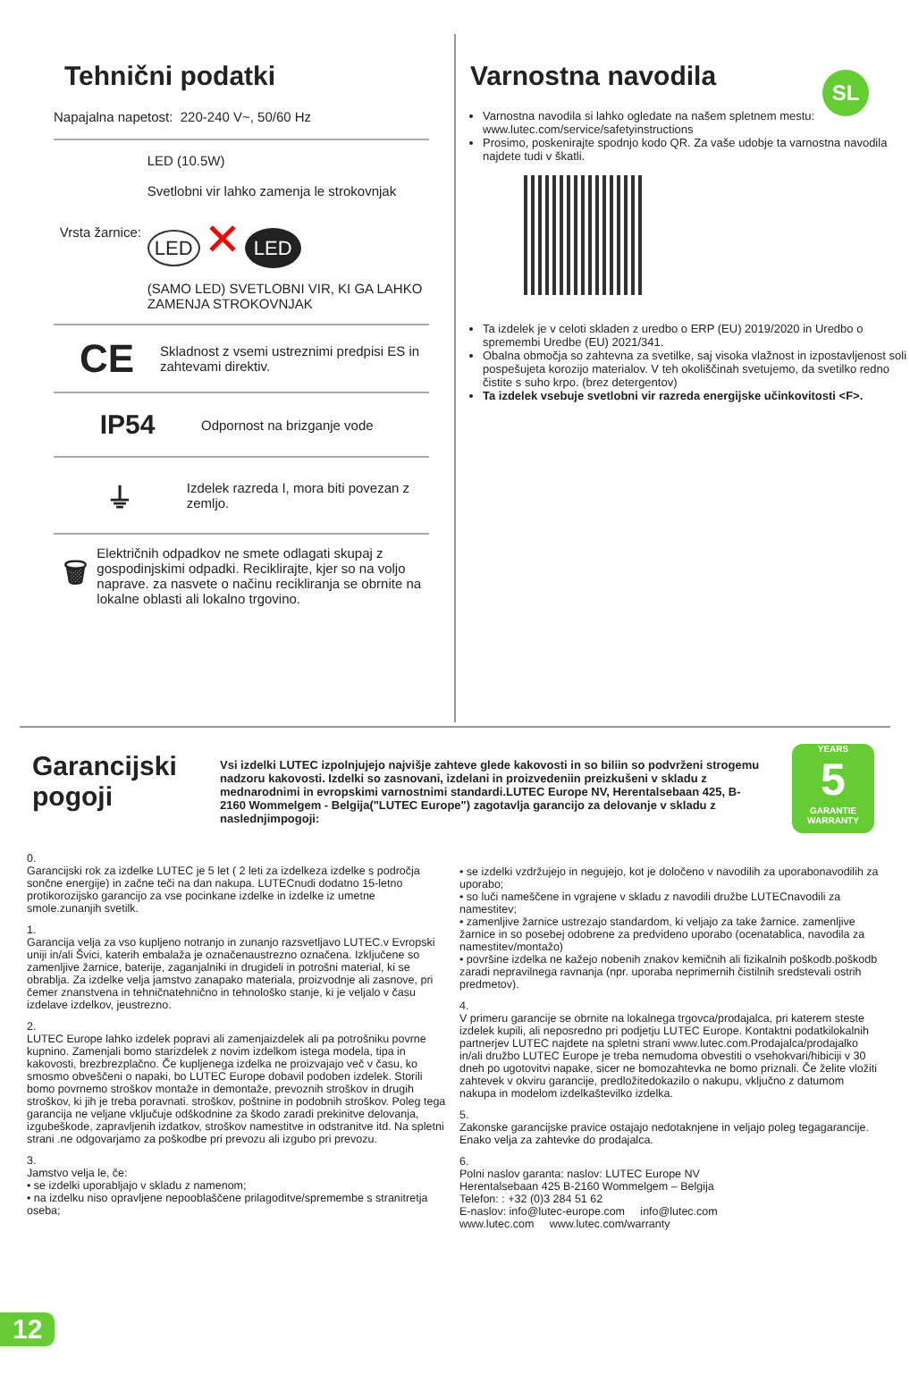SL
Tehnični podatki
Napajalna napetost: 220-240 V~, 50/60 Hz
Vrsta žarnice:
LED (10.5W)
Svetlobni vir lahko zamenja le strokovnjak
LED ✕ LED
(SAMO LED) SVETLOBNI VIR, KI GA LAHKO ZAMENJA STROKOVNJAK
CE
Skladnost z vsemi ustreznimi predpisi ES in zahtevami direktiv.
IP54
Odpornost na brizganje vode
⏚
Izdelek razreda I, mora biti povezan z zemljo.
🗑
Električnih odpadkov ne smete odlagati skupaj z gospodinjskimi odpadki. Reciklirajte, kjer so na voljo naprave. za nasvete o načinu recikliranja se obrnite na lokalne oblasti ali lokalno trgovino.
Varnostna navodila
Varnostna navodila si lahko ogledate na našem spletnem mestu: www.lutec.com/service/safetyinstructions
Prosimo, poskenirajte spodnjo kodo QR. Za vaše udobje ta varnostna navodila najdete tudi v škatli.
Ta izdelek je v celoti skladen z uredbo o ERP (EU) 2019/2020 in Uredbo o spremembi Uredbe (EU) 2021/341.
Obalna območja so zahtevna za svetilke, saj visoka vlažnost in izpostavljenost soli pospešujeta korozijo materialov. V teh okoliščinah svetujemo, da svetilko redno čistite s suho krpo. (brez detergentov)
Ta izdelek vsebuje svetlobni vir razreda energijske učinkovitosti <F>.
Garancijski pogoji
Vsi izdelki LUTEC izpolnjujejo najvišje zahteve glede kakovosti in so biliin so podvrženi strogemu nadzoru kakovosti. Izdelki so zasnovani, izdelani in proizvedeniin preizkušeni v skladu z mednarodnimi in evropskimi varnostnimi standardi.LUTEC Europe NV, Herentalsebaan 425, B-2160 Wommelgem - Belgija("LUTEC Europe") zagotavlja garancijo za delovanje v skladu z naslednjimpogoji:
YEARS
5
GARANTIE WARRANTY
0.
Garancijski rok za izdelke LUTEC je 5 let ( 2 leti za izdelkeza izdelke s področja sončne energije) in začne teči na dan nakupa. LUTECnudi dodatno 15-letno protikorozijsko garancijo za vse pocinkane izdelke in izdelke iz umetne smole.zunanjih svetilk.
1.
Garancija velja za vso kupljeno notranjo in zunanjo razsvetljavo LUTEC.v Evropski uniji in/ali Švici, katerih embalaža je označenaustrezno označena. Izključene so zamenljive žarnice, baterije, zaganjalniki in drugideli in potrošni material, ki se obrablja. Za izdelke velja jamstvo zanapako materiala, proizvodnje ali zasnove, pri čemer znanstvena in tehničnatehnično in tehnološko stanje, ki je veljalo v času izdelave izdelkov, jeustrezno.
2.
LUTEC Europe lahko izdelek popravi ali zamenjaizdelek ali pa potrošniku povrne kupnino. Zamenjali bomo starizdelek z novim izdelkom istega modela, tipa in kakovosti, brezbrezplačno. Če kupljenega izdelka ne proizvajajo več v času, ko smosmo obveščeni o napaki, bo LUTEC Europe dobavil podoben izdelek. Storili bomo povrnemo stroškov montaže in demontaže, prevoznih stroškov in drugih stroškov, ki jih je treba poravnati. stroškov, poštnine in podobnih stroškov. Poleg tega garancija ne veljane vključuje odškodnine za škodo zaradi prekinitve delovanja, izgubeškode, zapravljenih izdatkov, stroškov namestitve in odstranitve itd. Na spletni strani .ne odgovarjamo za poškodbe pri prevozu ali izgubo pri prevozu.
3.
Jamstvo velja le, če:
• se izdelki uporabljajo v skladu z namenom;
• na izdelku niso opravljene nepooblaščene prilagoditve/spremembe s stranitretja oseba;
• se izdelki vzdržujejo in negujejo, kot je določeno v navodilih za uporabonavodilih za uporabo;
• so luči nameščene in vgrajene v skladu z navodili družbe LUTECnavodili za namestitev;
• zamenljive žarnice ustrezajo standardom, ki veljajo za take žarnice. zamenljive žarnice in so posebej odobrene za predvideno uporabo (ocenatablica, navodila za namestitev/montažo)
• površine izdelka ne kažejo nobenih znakov kemičnih ali fizikalnih poškodb.poškodb zaradi nepravilnega ravnanja (npr. uporaba neprimernih čistilnih sredstevali ostrih predmetov).
4.
V primeru garancije se obrnite na lokalnega trgovca/prodajalca, pri katerem steste izdelek kupili, ali neposredno pri podjetju LUTEC Europe. Kontaktni podatkilokalnih partnerjev LUTEC najdete na spletni strani www.lutec.com.Prodajalca/prodajalko in/ali družbo LUTEC Europe je treba nemudoma obvestiti o vsehokvari/hibiciji v 30 dneh po ugotovitvi napake, sicer ne bomozahtevka ne bomo priznali. Če želite vložiti zahtevek v okviru garancije, predložitedokazilo o nakupu, vključno z datumom nakupa in modelom izdelkaštevilko izdelka.
5.
Zakonske garancijske pravice ostajajo nedotaknjene in veljajo poleg tegagarancije. Enako velja za zahtevke do prodajalca.
6.
Polni naslov garanta: naslov: LUTEC Europe NV
Herentalsebaan 425 B-2160 Wommelgem – Belgija
Telefon: : +32 (0)3 284 51 62
E-naslov: info@lutec-europe.com info@lutec.com
www.lutec.com www.lutec.com/warranty
12